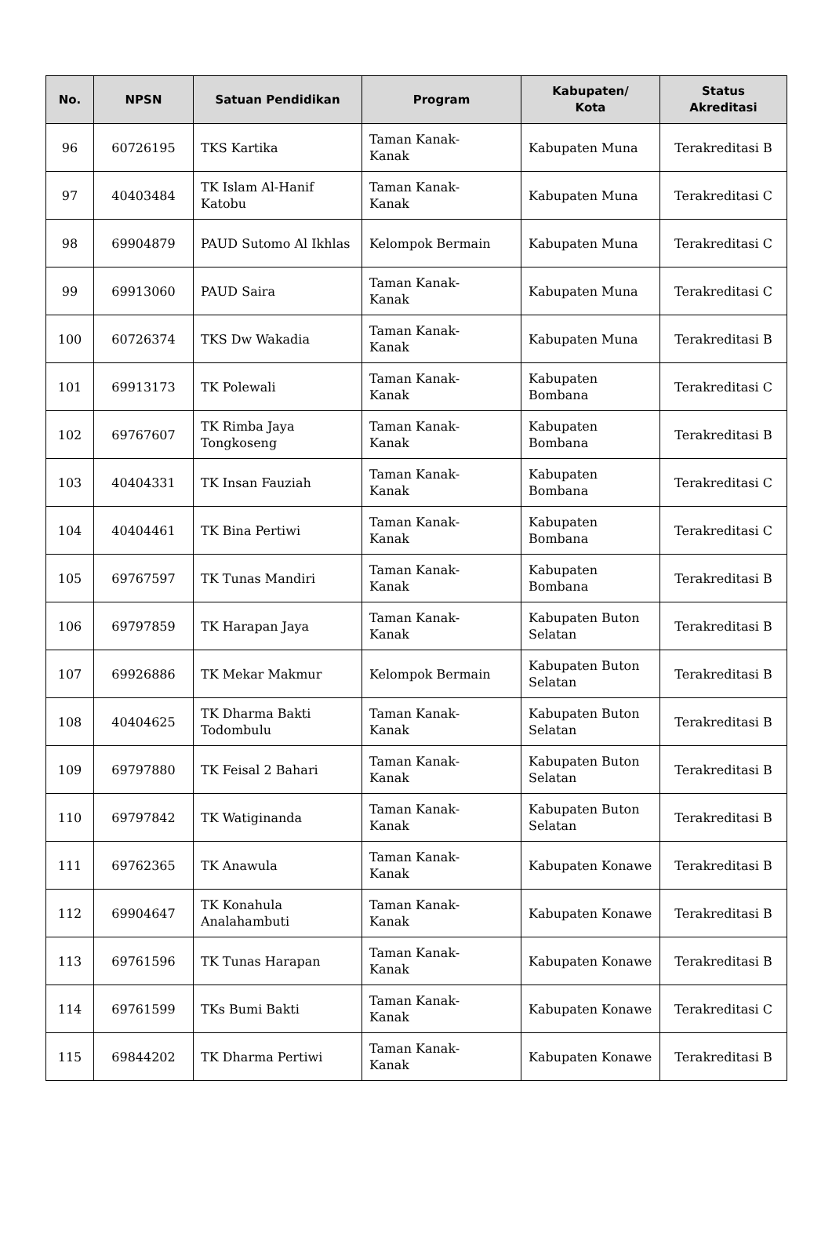| No. | NPSN | Satuan Pendidikan | Program | Kabupaten/ Kota | Status Akreditasi |
| --- | --- | --- | --- | --- | --- |
| 96 | 60726195 | TKS Kartika | Taman Kanak- Kanak | Kabupaten Muna | Terakreditasi B |
| 97 | 40403484 | TK Islam Al-Hanif Katobu | Taman Kanak- Kanak | Kabupaten Muna | Terakreditasi C |
| 98 | 69904879 | PAUD Sutomo Al Ikhlas | Kelompok Bermain | Kabupaten Muna | Terakreditasi C |
| 99 | 69913060 | PAUD Saira | Taman Kanak- Kanak | Kabupaten Muna | Terakreditasi C |
| 100 | 60726374 | TKS Dw Wakadia | Taman Kanak- Kanak | Kabupaten Muna | Terakreditasi B |
| 101 | 69913173 | TK Polewali | Taman Kanak- Kanak | Kabupaten Bombana | Terakreditasi C |
| 102 | 69767607 | TK Rimba Jaya Tongkoseng | Taman Kanak- Kanak | Kabupaten Bombana | Terakreditasi B |
| 103 | 40404331 | TK Insan Fauziah | Taman Kanak- Kanak | Kabupaten Bombana | Terakreditasi C |
| 104 | 40404461 | TK Bina Pertiwi | Taman Kanak- Kanak | Kabupaten Bombana | Terakreditasi C |
| 105 | 69767597 | TK Tunas Mandiri | Taman Kanak- Kanak | Kabupaten Bombana | Terakreditasi B |
| 106 | 69797859 | TK Harapan Jaya | Taman Kanak- Kanak | Kabupaten Buton Selatan | Terakreditasi B |
| 107 | 69926886 | TK Mekar Makmur | Kelompok Bermain | Kabupaten Buton Selatan | Terakreditasi B |
| 108 | 40404625 | TK Dharma Bakti Todombulu | Taman Kanak- Kanak | Kabupaten Buton Selatan | Terakreditasi B |
| 109 | 69797880 | TK Feisal 2 Bahari | Taman Kanak- Kanak | Kabupaten Buton Selatan | Terakreditasi B |
| 110 | 69797842 | TK Watiginanda | Taman Kanak- Kanak | Kabupaten Buton Selatan | Terakreditasi B |
| 111 | 69762365 | TK Anawula | Taman Kanak- Kanak | Kabupaten Konawe | Terakreditasi B |
| 112 | 69904647 | TK Konahula Analahambuti | Taman Kanak- Kanak | Kabupaten Konawe | Terakreditasi B |
| 113 | 69761596 | TK Tunas Harapan | Taman Kanak- Kanak | Kabupaten Konawe | Terakreditasi B |
| 114 | 69761599 | TKs Bumi Bakti | Taman Kanak- Kanak | Kabupaten Konawe | Terakreditasi C |
| 115 | 69844202 | TK Dharma Pertiwi | Taman Kanak- Kanak | Kabupaten Konawe | Terakreditasi B |